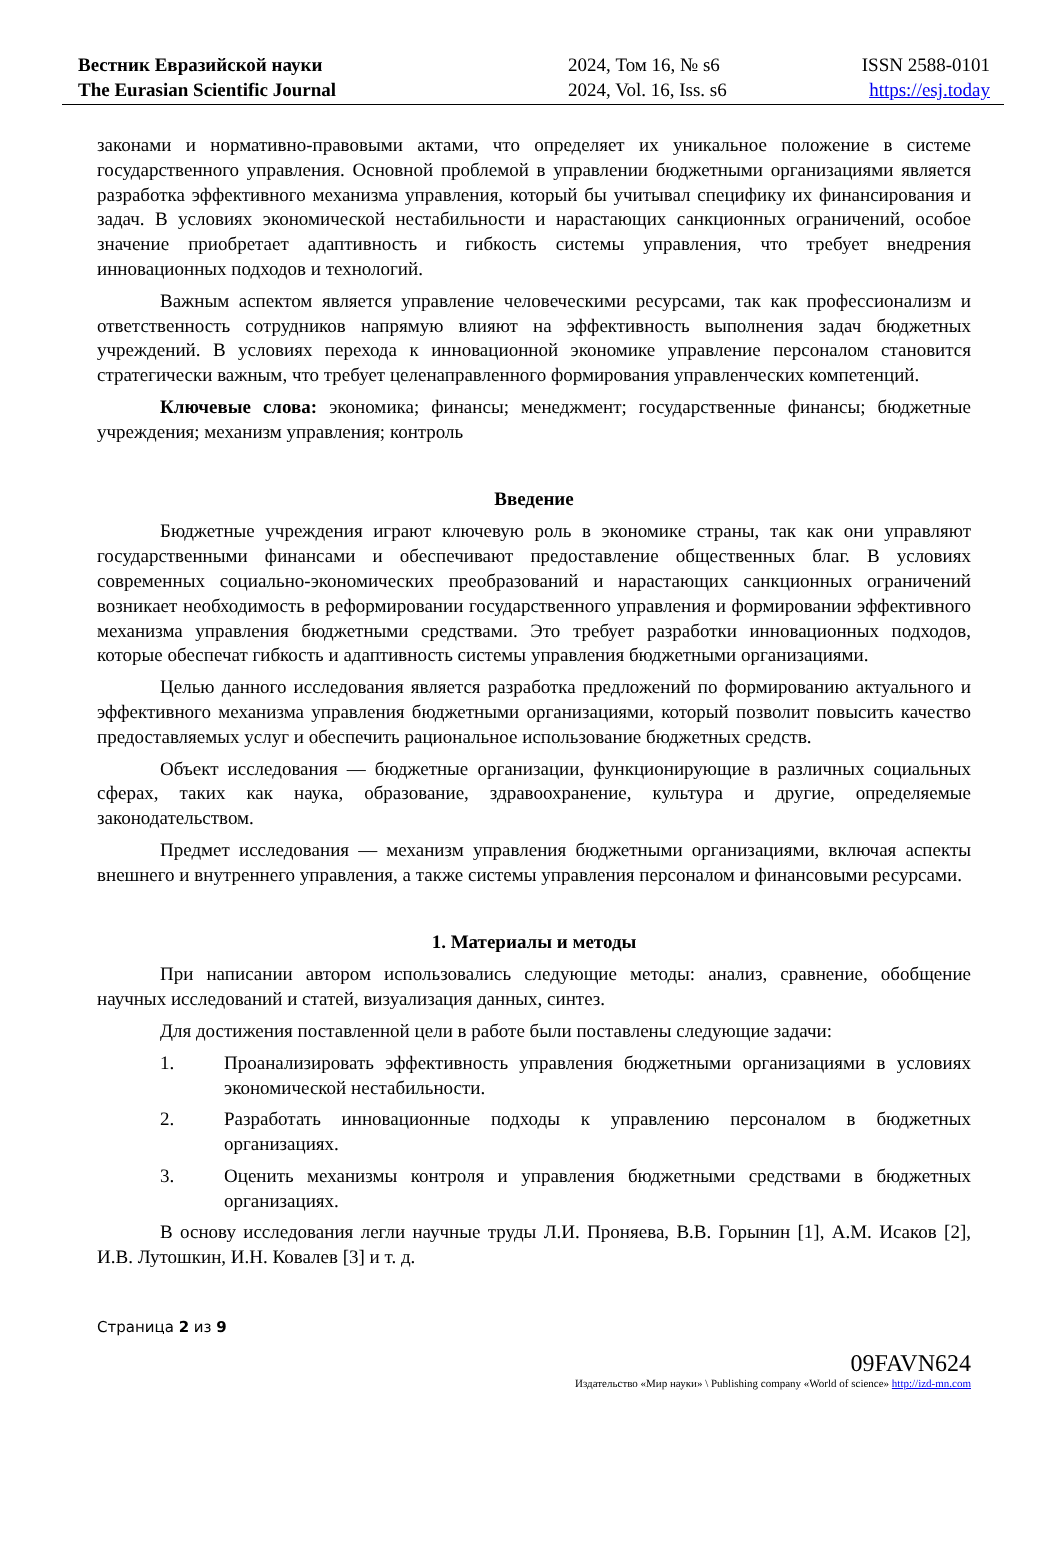Вестник Евразийской науки
The Eurasian Scientific Journal
2024, Том 16, № s6
2024, Vol. 16, Iss. s6
ISSN 2588-0101
https://esj.today
законами и нормативно-правовыми актами, что определяет их уникальное положение в системе государственного управления. Основной проблемой в управлении бюджетными организациями является разработка эффективного механизма управления, который бы учитывал специфику их финансирования и задач. В условиях экономической нестабильности и нарастающих санкционных ограничений, особое значение приобретает адаптивность и гибкость системы управления, что требует внедрения инновационных подходов и технологий.
Важным аспектом является управление человеческими ресурсами, так как профессионализм и ответственность сотрудников напрямую влияют на эффективность выполнения задач бюджетных учреждений. В условиях перехода к инновационной экономике управление персоналом становится стратегически важным, что требует целенаправленного формирования управленческих компетенций.
Ключевые слова: экономика; финансы; менеджмент; государственные финансы; бюджетные учреждения; механизм управления; контроль
Введение
Бюджетные учреждения играют ключевую роль в экономике страны, так как они управляют государственными финансами и обеспечивают предоставление общественных благ. В условиях современных социально-экономических преобразований и нарастающих санкционных ограничений возникает необходимость в реформировании государственного управления и формировании эффективного механизма управления бюджетными средствами. Это требует разработки инновационных подходов, которые обеспечат гибкость и адаптивность системы управления бюджетными организациями.
Целью данного исследования является разработка предложений по формированию актуального и эффективного механизма управления бюджетными организациями, который позволит повысить качество предоставляемых услуг и обеспечить рациональное использование бюджетных средств.
Объект исследования — бюджетные организации, функционирующие в различных социальных сферах, таких как наука, образование, здравоохранение, культура и другие, определяемые законодательством.
Предмет исследования — механизм управления бюджетными организациями, включая аспекты внешнего и внутреннего управления, а также системы управления персоналом и финансовыми ресурсами.
1. Материалы и методы
При написании автором использовались следующие методы: анализ, сравнение, обобщение научных исследований и статей, визуализация данных, синтез.
Для достижения поставленной цели в работе были поставлены следующие задачи:
1. Проанализировать эффективность управления бюджетными организациями в условиях экономической нестабильности.
2. Разработать инновационные подходы к управлению персоналом в бюджетных организациях.
3. Оценить механизмы контроля и управления бюджетными средствами в бюджетных организациях.
В основу исследования легли научные труды Л.И. Проняева, В.В. Горынин [1], А.М. Исаков [2], И.В. Лутошкин, И.Н. Ковалев [3] и т. д.
Страница 2 из 9
09FAVN624
Издательство «Мир науки» \ Publishing company «World of science» http://izd-mn.com